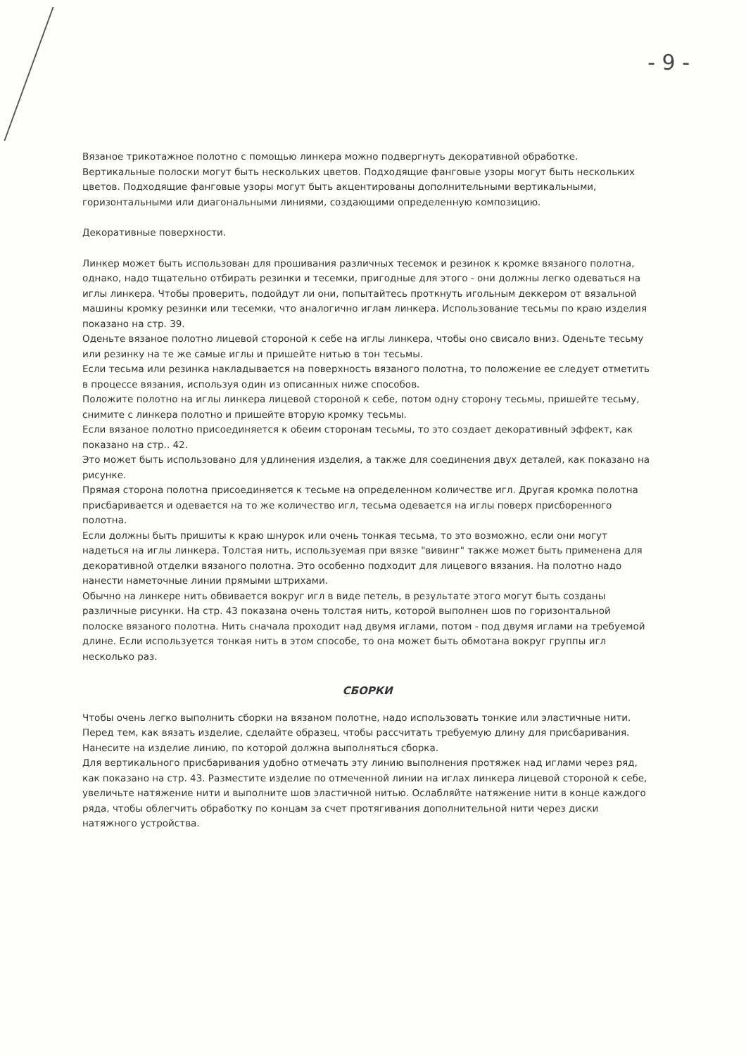- 9 -
Вязаное трикотажное полотно с помощью линкера можно подвергнуть декоративной обработке. Вертикальные полоски могут быть нескольких цветов. Подходящие фанговые узоры могут быть нескольких цветов. Подходящие фанговые узоры могут быть акцентированы дополнительными вертикальными, горизонтальными или диагональными линиями, создающими определенную композицию.
Декоративные поверхности.
Линкер может быть использован для прошивания различных тесемок и резинок к кромке вязаного полотна, однако, надо тщательно отбирать резинки и тесемки, пригодные для этого - они должны легко одеваться на иглы линкера. Чтобы проверить, подойдут ли они, попытайтесь проткнуть игольным деккером от вязальной машины кромку резинки или тесемки, что аналогично иглам линкера. Использование тесьмы по краю изделия показано на стр. 39.
Оденьте вязаное полотно лицевой стороной к себе на иглы линкера, чтобы оно свисало вниз. Оденьте тесьму или резинку на те же самые иглы и пришейте нитью в тон тесьмы.
Если тесьма или резинка накладывается на поверхность вязаного полотна, то положение ее следует отметить в процессе вязания, используя один из описанных ниже способов.
Положите полотно на иглы линкера лицевой стороной к себе, потом одну сторону тесьмы, пришейте тесьму, снимите с линкера полотно и пришейте вторую кромку тесьмы.
Если вязаное полотно присоединяется к обеим сторонам тесьмы, то это создает декоративный эффект, как показано на стр.. 42.
Это может быть использовано для удлинения изделия, а также для соединения двух деталей, как показано на рисунке.
Прямая сторона полотна присоединяется к тесьме на определенном количестве игл. Другая кромка полотна присбаривается и одевается на то же количество игл, тесьма одевается на иглы поверх присборенного полотна.
Если должны быть пришиты к краю шнурок или очень тонкая тесьма, то это возможно, если они могут надеться на иглы линкера. Толстая нить, используемая при вязке "вивинг" также может быть применена для декоративной отделки вязаного полотна. Это особенно подходит для лицевого вязания. На полотно надо нанести наметочные линии прямыми штрихами.
Обычно на линкере нить обвивается вокруг игл в виде петель, в результате этого могут быть созданы различные рисунки. На стр. 43 показана очень толстая нить, которой выполнен шов по горизонтальной полоске вязаного полотна. Нить сначала проходит над двумя иглами, потом - под двумя иглами на требуемой длине. Если используется тонкая нить в этом способе, то она может быть обмотана вокруг группы игл несколько раз.
СБОРКИ
Чтобы очень легко выполнить сборки на вязаном полотне, надо использовать тонкие или эластичные нити. Перед тем, как вязать изделие, сделайте образец, чтобы рассчитать требуемую длину для присбаривания. Нанесите на изделие линию, по которой должна выполняться сборка.
Для вертикального присбаривания удобно отмечать эту линию выполнения протяжек над иглами через ряд, как показано на стр. 43. Разместите изделие по отмеченной линии на иглах линкера лицевой стороной к себе, увеличьте натяжение нити и выполните шов эластичной нитью. Ослабляйте натяжение нити в конце каждого ряда, чтобы облегчить обработку по концам за счет протягивания дополнительной нити через диски натяжного устройства.